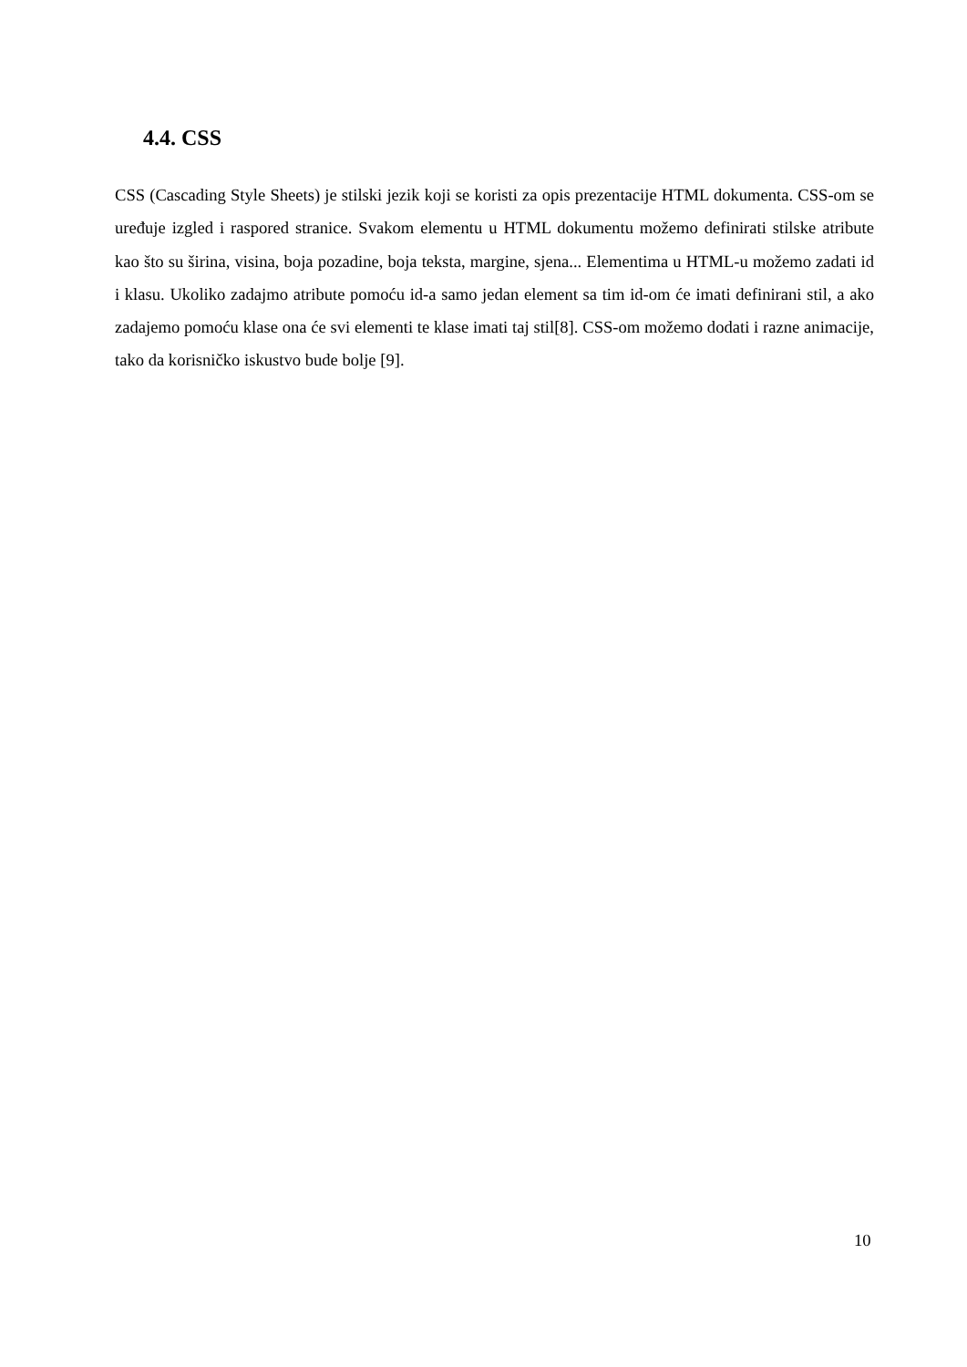4.4. CSS
CSS (Cascading Style Sheets) je stilski jezik koji se koristi za opis prezentacije HTML dokumenta. CSS-om se uređuje izgled i raspored stranice. Svakom elementu u HTML dokumentu možemo definirati stilske atribute kao što su širina, visina, boja pozadine, boja teksta, margine, sjena... Elementima u HTML-u možemo zadati id i klasu. Ukoliko zadajmo atribute pomoću id-a samo jedan element sa tim id-om će imati definirani stil, a ako zadajemo pomoću klase ona će svi elementi te klase imati taj stil[8]. CSS-om možemo dodati i razne animacije, tako da korisničko iskustvo bude bolje [9].
10